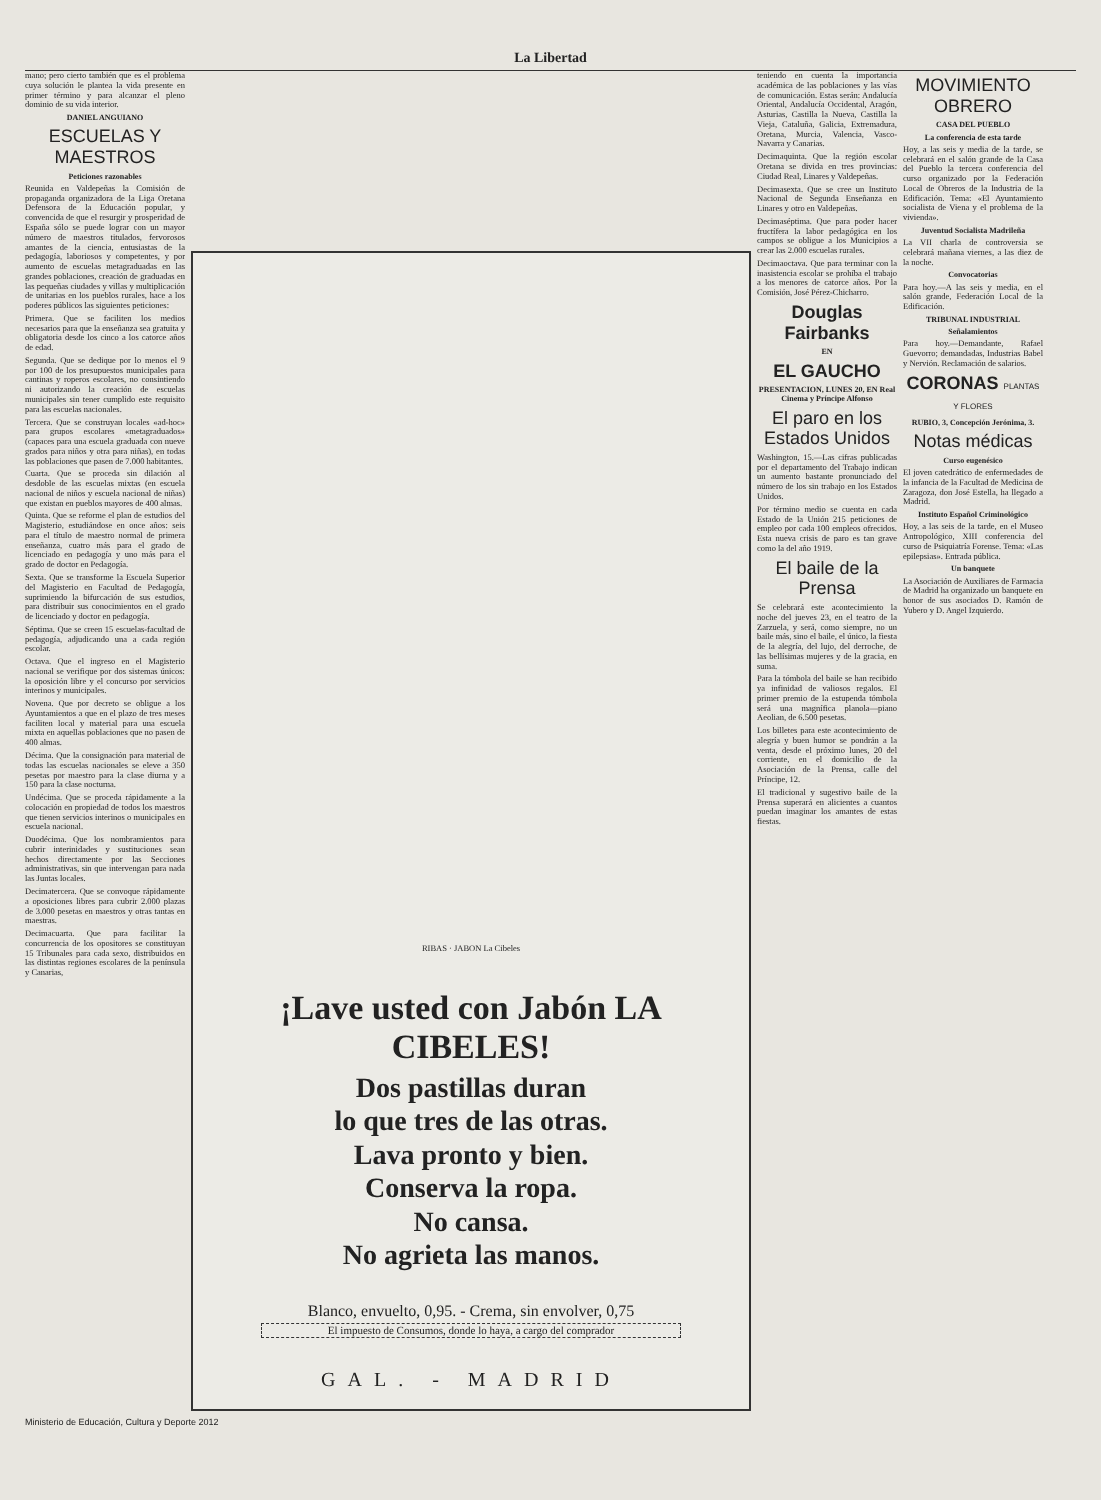La Libertad
mano; pero cierto también que es el problema cuya solución le plantea la vida presente en primer término y para alcanzar el pleno dominio de su vida interior.
DANIEL ANGUIANO
ESCUELAS Y MAESTROS
Peticiones razonables
Reunida en Valdepeñas la Comisión de propaganda organizadora de la Liga Oretana Defensora de la Educación popular, y convencida de que el resurgir y prosperidad de España sólo se puede lograr con un mayor número de maestros titulados, fervorosos amantes de la ciencia, entusiastas de la pedagogía, laboriosos y competentes, y por aumento de escuelas metagraduadas en las grandes poblaciones, creación de graduadas en las pequeñas ciudades y villas y multiplicación de unitarias en los pueblos rurales, hace a los poderes públicos las siguientes peticiones:
Primera. Que se faciliten los medios necesarios para que la enseñanza sea gratuita y obligatoria desde los cinco a los catorce años de edad.
Segunda. Que se dedique por lo menos el 9 por 100 de los presupuestos municipales para cantinas y roperos escolares, no consintiendo ni autorizando la creación de escuelas municipales sin tener cumplido este requisito para las escuelas nacionales.
Tercera. Que se construyan locales «ad-hoc» para grupos escolares «metagraduados» (capaces para una escuela graduada con nueve grados para niños y otra para niñas), en todas las poblaciones que pasen de 7.000 habitantes.
Cuarta. Que se proceda sin dilación al desdoble de las escuelas mixtas (en escuela nacional de niños y escuela nacional de niñas) que existan en pueblos mayores de 400 almas.
Quinta. Que se reforme el plan de estudios del Magisterio, estudiándose en once años: seis para el título de maestro normal de primera enseñanza, cuatro más para el grado de licenciado en pedagogía y uno más para el grado de doctor en Pedagogía.
Sexta. Que se transforme la Escuela Superior del Magisterio en Facultad de Pedagogía, suprimiendo la bifurcación de sus estudios, para distribuir sus conocimientos en el grado de licenciado y doctor en pedagogía.
Séptima. Que se creen 15 escuelas-facultad de pedagogía, adjudicando una a cada región escolar.
Octava. Que el ingreso en el Magisterio nacional se verifique por dos sistemas únicos: la oposición libre y el concurso por servicios interinos y municipales.
Novena. Que por decreto se obligue a los Ayuntamientos a que en el plazo de tres meses faciliten local y material para una escuela mixta en aquellas poblaciones que no pasen de 400 almas.
Décima. Que la consignación para material de todas las escuelas nacionales se eleve a 350 pesetas por maestro para la clase diurna y a 150 para la clase nocturna.
Undécima. Que se proceda rápidamente a la colocación en propiedad de todos los maestros que tienen servicios interinos o municipales en escuela nacional.
Duodécima. Que los nombramientos para cubrir interinidades y sustituciones sean hechos directamente por las Secciones administrativas, sin que intervengan para nada las Juntas locales.
Decimatercera. Que se convoque rápidamente a oposiciones libres para cubrir 2.000 plazas de 3.000 pesetas en maestros y otras tantas en maestras.
Decimacuarta. Que para facilitar la concurrencia de los opositores se constituyan 15 Tribunales para cada sexo, distribuidos en las distintas regiones escolares de la península y Canarias,
RIBAS · JABON La Cibeles
¡Lave usted con Jabón LA CIBELES!
Dos pastillas duran
lo que tres de las otras.
Lava pronto y bien.
Conserva la ropa.
No cansa.
No agrieta las manos.
Blanco, envuelto, 0,95. - Crema, sin envolver, 0,75
El impuesto de Consumos, donde lo haya, a cargo del comprador
GAL. - MADRID
teniendo en cuenta la importancia académica de las poblaciones y las vías de comunicación. Estas serán: Andalucía Oriental, Andalucía Occidental, Aragón, Asturias, Castilla la Nueva, Castilla la Vieja, Cataluña, Galicia, Extremadura, Oretana, Murcia, Valencia, Vasco-Navarra y Canarias.
Decimaquinta. Que la región escolar Oretana se divida en tres provincias: Ciudad Real, Linares y Valdepeñas.
Decimasexta. Que se cree un Instituto Nacional de Segunda Enseñanza en Linares y otro en Valdepeñas.
Decimaséptima. Que para poder hacer fructífera la labor pedagógica en los campos se obligue a los Municipios a crear las 2.000 escuelas rurales.
Decimaoctava. Que para terminar con la inasistencia escolar se prohíba el trabajo a los menores de catorce años. Por la Comisión, José Pérez-Chicharro.
Douglas Fairbanks
EN
EL GAUCHO
PRESENTACION, LUNES 20, EN Real Cinema y Príncipe Alfonso
El paro en los Estados Unidos
Washington, 15.—Las cifras publicadas por el departamento del Trabajo indican un aumento bastante pronunciado del número de los sin trabajo en los Estados Unidos.
Por término medio se cuenta en cada Estado de la Unión 215 peticiones de empleo por cada 100 empleos ofrecidos. Esta nueva crisis de paro es tan grave como la del año 1919.
El baile de la Prensa
Se celebrará este acontecimiento la noche del jueves 23, en el teatro de la Zarzuela, y será, como siempre, no un baile más, sino el baile, el único, la fiesta de la alegría, del lujo, del derroche, de las bellísimas mujeres y de la gracia, en suma.
Para la tómbola del baile se han recibido ya infinidad de valiosos regalos. El primer premio de la estupenda tómbola será una magnífica planola—piano Aeolian, de 6.500 pesetas.
Los billetes para este acontecimiento de alegría y buen humor se pondrán a la venta, desde el próximo lunes, 20 del corriente, en el domicilio de la Asociación de la Prensa, calle del Príncipe, 12.
El tradicional y sugestivo baile de la Prensa superará en alicientes a cuantos puedan imaginar los amantes de estas fiestas.
MOVIMIENTO OBRERO
CASA DEL PUEBLO
La conferencia de esta tarde
Hoy, a las seis y media de la tarde, se celebrará en el salón grande de la Casa del Pueblo la tercera conferencia del curso organizado por la Federación Local de Obreros de la Industria de la Edificación. Tema: «El Ayuntamiento socialista de Viena y el problema de la vivienda».
Juventud Socialista Madrileña
La VII charla de controversia se celebrará mañana viernes, a las diez de la noche.
Convocatorias
Para hoy.—A las seis y media, en el salón grande, Federación Local de la Edificación.
TRIBUNAL INDUSTRIAL
Señalamientos
Para hoy.—Demandante, Rafael Guevorro; demandadas, Industrias Babel y Nervión. Reclamación de salarios.
CORONAS PLANTAS Y FLORES
RUBIO, 3, Concepción Jerónima, 3.
Notas médicas
Curso eugenésico
El joven catedrático de enfermedades de la infancia de la Facultad de Medicina de Zaragoza, don José Estella, ha llegado a Madrid.
Instituto Español Criminológico
Hoy, a las seis de la tarde, en el Museo Antropológico, XIII conferencia del curso de Psiquiatría Forense. Tema: «Las epilepsias». Entrada pública.
Un banquete
La Asociación de Auxiliares de Farmacia de Madrid ha organizado un banquete en honor de sus asociados D. Ramón de Yubero y D. Angel Izquierdo.
Ministerio de Educación, Cultura y Deporte 2012